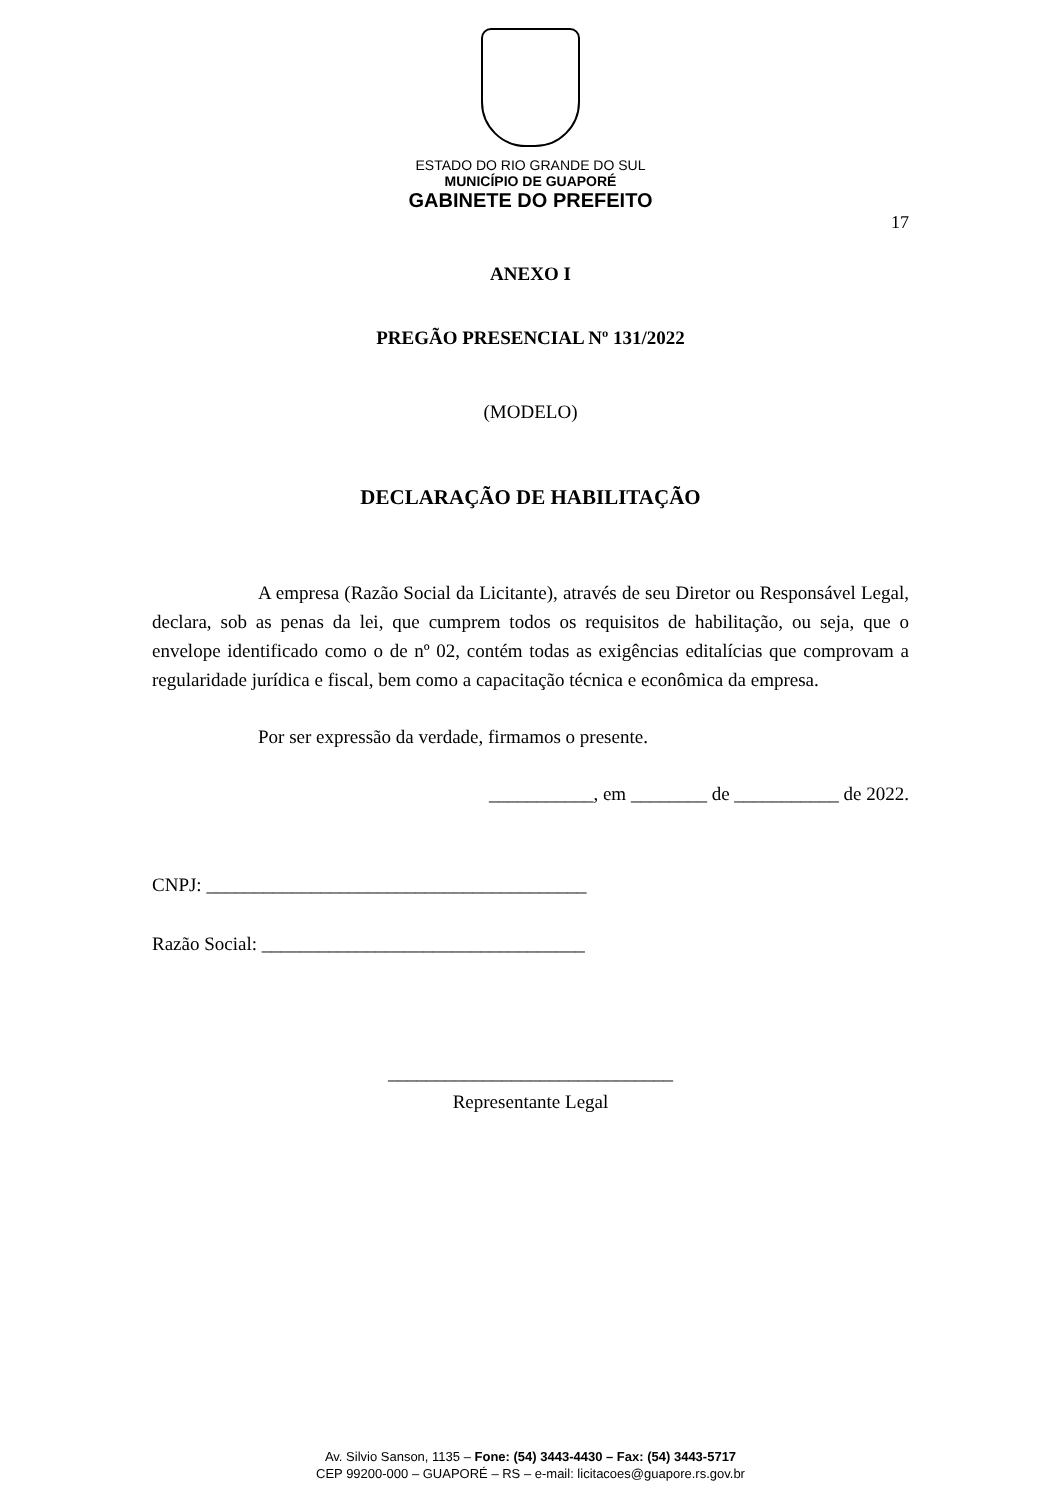ESTADO DO RIO GRANDE DO SUL
MUNICÍPIO DE GUAPORÉ
GABINETE DO PREFEITO
17
ANEXO I
PREGÃO PRESENCIAL Nº 131/2022
(MODELO)
DECLARAÇÃO DE HABILITAÇÃO
A empresa (Razão Social da Licitante), através de seu Diretor ou Responsável Legal, declara, sob as penas da lei, que cumprem todos os requisitos de habilitação, ou seja, que o envelope identificado como o de nº 02, contém todas as exigências editalícias que comprovam a regularidade jurídica e fiscal, bem como a capacitação técnica e econômica da empresa.
Por ser expressão da verdade, firmamos o presente.
___________, em ________ de ___________ de 2022.
CNPJ: ________________________________________
Razão Social: __________________________________
______________________________
Representante Legal
Av. Silvio Sanson, 1135 – Fone: (54) 3443-4430 – Fax: (54) 3443-5717
CEP 99200-000 – GUAPORÉ – RS – e-mail: licitacoes@guapore.rs.gov.br